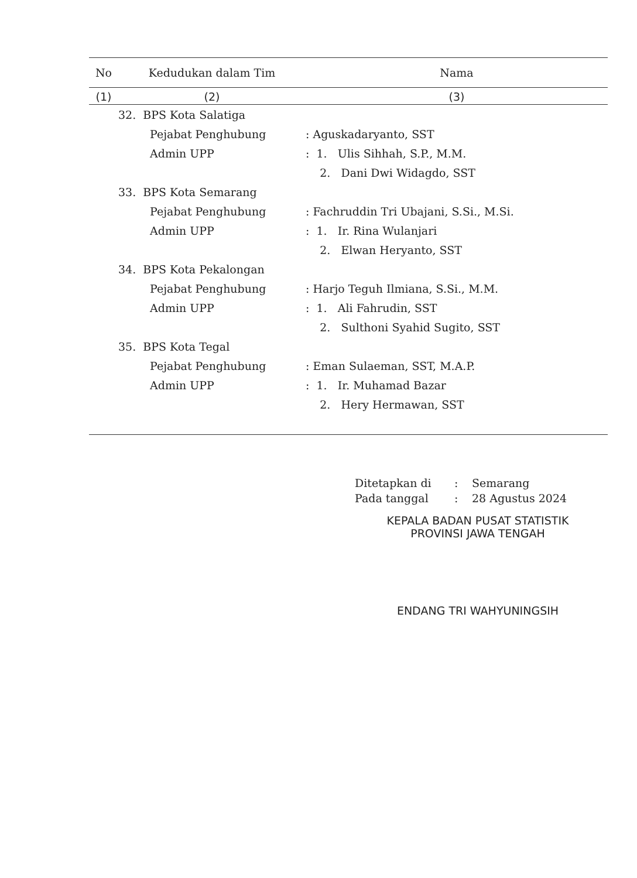| No | Kedudukan dalam Tim | Nama |
| --- | --- | --- |
| (1) | (2) | (3) |
| | 32. BPS Kota Salatiga | |
| | Pejabat Penghubung | : Aguskadaryanto, SST |
| | Admin UPP | : 1. Ulis Sihhah, S.P., M.M. |
| | | 2. Dani Dwi Widagdo, SST |
| | 33. BPS Kota Semarang | |
| | Pejabat Penghubung | : Fachruddin Tri Ubajani, S.Si., M.Si. |
| | Admin UPP | : 1. Ir. Rina Wulanjari |
| | | 2. Elwan Heryanto, SST |
| | 34. BPS Kota Pekalongan | |
| | Pejabat Penghubung | : Harjo Teguh Ilmiana, S.Si., M.M. |
| | Admin UPP | : 1. Ali Fahrudin, SST |
| | | 2. Sulthoni Syahid Sugito, SST |
| | 35. BPS Kota Tegal | |
| | Pejabat Penghubung | : Eman Sulaeman, SST, M.A.P. |
| | Admin UPP | : 1. Ir. Muhamad Bazar |
| | | 2. Hery Hermawan, SST |
| Ditetapkan di | : | Semarang |
| Pada tanggal | : | 28 Agustus 2024 |
KEPALA BADAN PUSAT STATISTIK
PROVINSI JAWA TENGAH
ENDANG TRI WAHYUNINGSIH